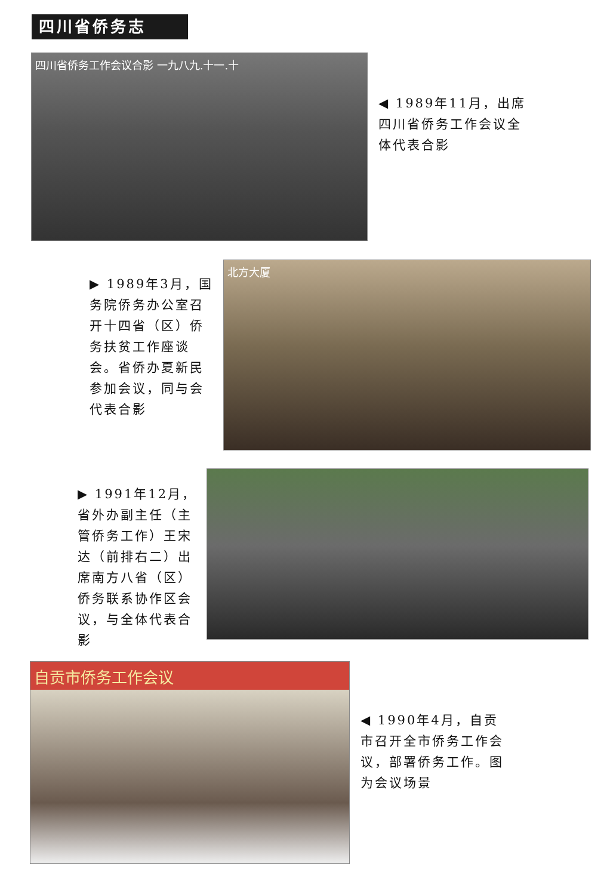四川省侨务志
四川省侨务工作会议合影 一九八九.十一.十
◀ 1989年11月，出席四川省侨务工作会议全体代表合影
▶ 1989年3月，国务院侨务办公室召开十四省（区）侨务扶贫工作座谈会。省侨办夏新民参加会议，同与会代表合影
北方大厦
▶ 1991年12月，省外办副主任（主管侨务工作）王宋达（前排右二）出席南方八省（区）侨务联系协作区会议，与全体代表合影
自贡市侨务工作会议
◀ 1990年4月，自贡市召开全市侨务工作会议，部署侨务工作。图为会议场景